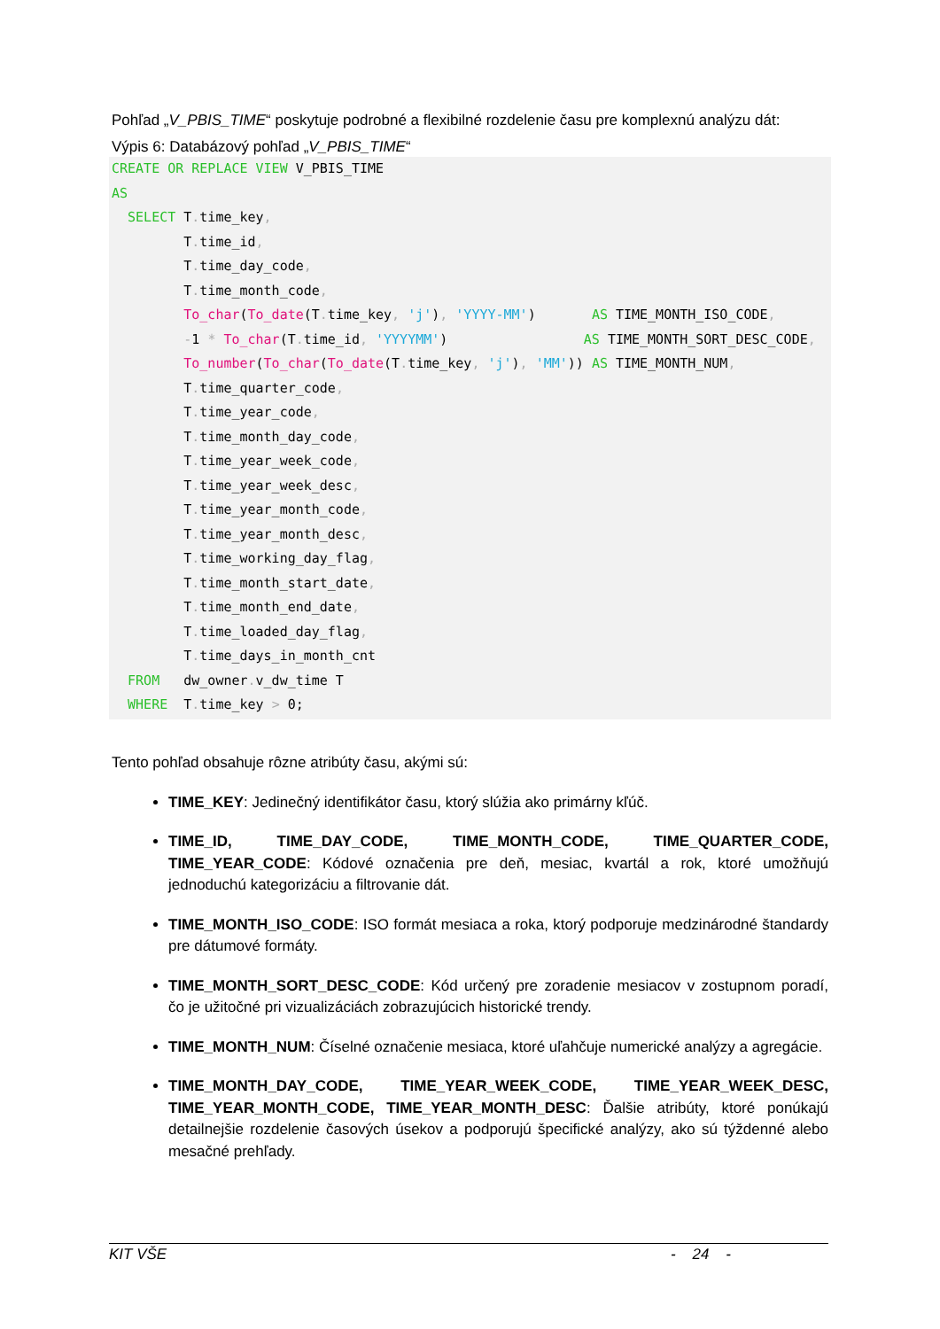Pohľad „V_PBIS_TIME“ poskytuje podrobné a flexibilné rozdelenie času pre komplexnú analýzu dát:
Výpis 6: Databázový pohľad „V_PBIS_TIME“
CREATE OR REPLACE VIEW V_PBIS_TIME
AS
  SELECT T. time_key,
         T. time_id,
         T. time_day_code,
         T. time_month_code,
         To_char(To_date(T. time_key, 'j'), 'YYYY-MM')       AS TIME_MONTH_ISO_CODE,
         -1 * To_char(T. time_id, 'YYYYMM')                 AS TIME_MONTH_SORT_DESC_CODE,
         To_number(To_char(To_date(T. time_key, 'j'), 'MM')) AS TIME_MONTH_NUM,
         T. time_quarter_code,
         T. time_year_code,
         T. time_month_day_code,
         T. time_year_week_code,
         T. time_year_week_desc,
         T. time_year_month_code,
         T. time_year_month_desc,
         T. time_working_day_flag,
         T. time_month_start_date,
         T. time_month_end_date,
         T. time_loaded_day_flag,
         T. time_days_in_month_cnt
  FROM   dw_owner. v_dw_time T
  WHERE  T. time_key > 0;
Tento pohľad obsahuje rôzne atribúty času, akými sú:
TIME_KEY: Jedinečný identifikátor času, ktorý slúžia ako primárny kľúč.
TIME_ID, TIME_DAY_CODE, TIME_MONTH_CODE, TIME_QUARTER_CODE, TIME_YEAR_CODE: Kódové označenia pre deň, mesiac, kvartál a rok, ktoré umožňujú jednoduchú kategorizáciu a filtrovanie dát.
TIME_MONTH_ISO_CODE: ISO formát mesiaca a roka, ktorý podporuje medzinárodné štandardy pre dátumové formáty.
TIME_MONTH_SORT_DESC_CODE: Kód určený pre zoradenie mesiacov v zostupnom poradí, čo je užitočné pri vizualizáciách zobrazujúcich historické trendy.
TIME_MONTH_NUM: Číselné označenie mesiaca, ktoré uľahčuje numerické analýzy a agregácie.
TIME_MONTH_DAY_CODE, TIME_YEAR_WEEK_CODE, TIME_YEAR_WEEK_DESC, TIME_YEAR_MONTH_CODE, TIME_YEAR_MONTH_DESC: Ďalšie atribúty, ktoré ponúkajú detailnejšie rozdelenie časových úsekov a podporujú špecifické analýzy, ako sú týždenné alebo mesačné prehľady.
KIT VŠE - 24 -